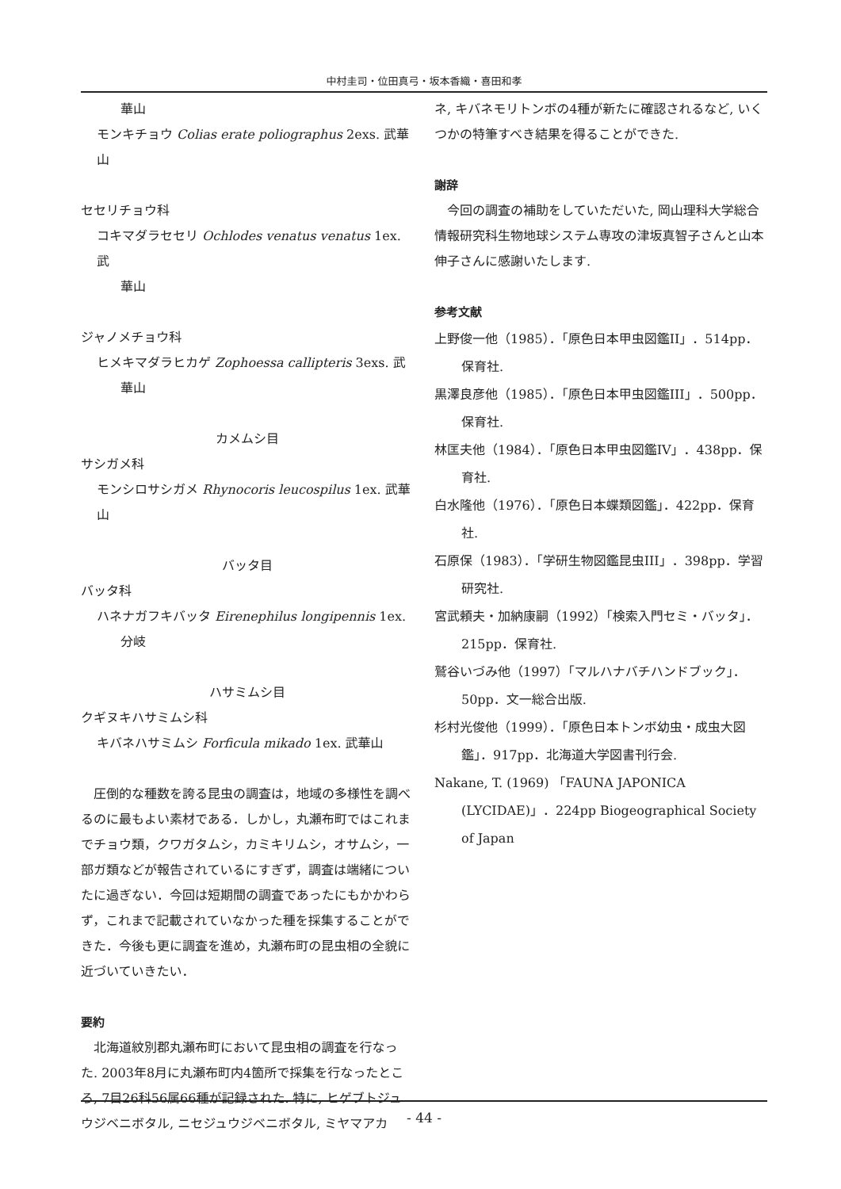中村圭司・位田真弓・坂本香織・喜田和孝
華山
モンキチョウ Colias erate poliographus 2exs. 武華山
セセリチョウ科
コキマダラセセリ Ochlodes venatus venatus 1ex. 武
華山
ジャノメチョウ科
ヒメキマダラヒカゲ Zophoessa callipteris 3exs. 武
華山
カメムシ目
サシガメ科
モンシロサシガメ Rhynocoris leucospilus 1ex. 武華山
バッタ目
バッタ科
ハネナガフキバッタ Eirenephilus longipennis 1ex.
分岐
ハサミムシ目
クギヌキハサミムシ科
キバネハサミムシ Forficula mikado 1ex. 武華山
圧倒的な種数を誇る昆虫の調査は，地域の多様性を調べるのに最もよい素材である．しかし，丸瀬布町ではこれまでチョウ類，クワガタムシ，カミキリムシ，オサムシ，一部ガ類などが報告されているにすぎず，調査は端緒についたに過ぎない．今回は短期間の調査であったにもかかわらず，これまで記載されていなかった種を採集することができた．今後も更に調査を進め，丸瀬布町の昆虫相の全貌に近づいていきたい．
要約
北海道紋別郡丸瀬布町において昆虫相の調査を行なった. 2003年8月に丸瀬布町内4箇所で採集を行なったところ, 7目26科56属66種が記録された. 特に, ヒゲブトジュウジベニボタル, ニセジュウジベニボタル, ミヤマアカ
ネ, キバネモリトンボの4種が新たに確認されるなど, いくつかの特筆すべき結果を得ることができた.
謝辞
今回の調査の補助をしていただいた, 岡山理科大学総合情報研究科生物地球システム専攻の津坂真智子さんと山本伸子さんに感謝いたします.
参考文献
上野俊一他（1985）．「原色日本甲虫図鑑II」．514pp．保育社.
黒澤良彦他（1985）．「原色日本甲虫図鑑III」．500pp．保育社.
林匡夫他（1984）．「原色日本甲虫図鑑IV」．438pp．保育社.
白水隆他（1976）．「原色日本蝶類図鑑」．422pp．保育社.
石原保（1983）．「学研生物図鑑昆虫III」．398pp．学習研究社.
宮武頼夫・加納康嗣（1992）「検索入門セミ・バッタ」．215pp．保育社.
鷲谷いづみ他（1997）「マルハナバチハンドブック」．50pp．文一総合出版.
杉村光俊他（1999）．「原色日本トンボ幼虫・成虫大図鑑」．917pp．北海道大学図書刊行会.
Nakane, T. (1969) 「FAUNA JAPONICA (LYCIDAE)」．224pp Biogeographical Society of Japan
- 44 -